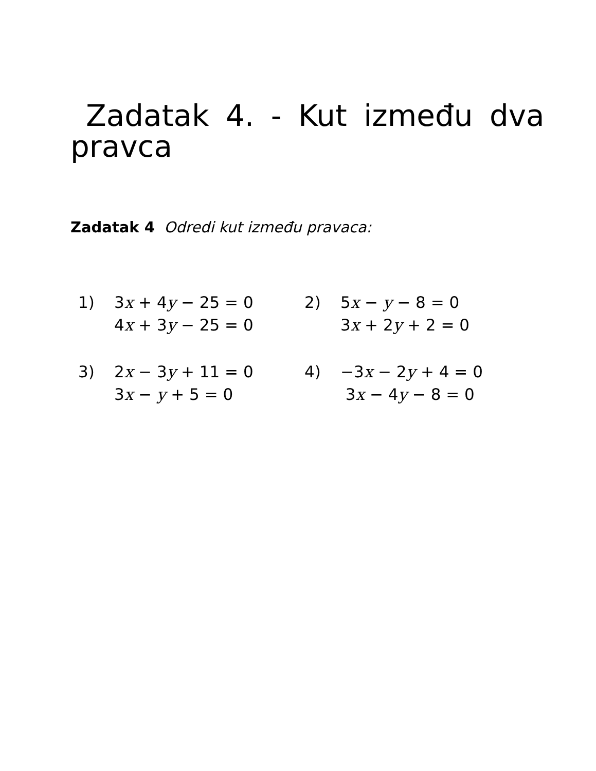Zadatak 4. - Kut između dva pravca
Zadatak 4 Odredi kut između pravaca:
| 1) | 3 x + 4 y − 25 = 0 4 x + 3 y − 25 = 0 | 2) | 5 x − y − 8 = 0 3 x + 2 y + 2 = 0 |
| 3) | 2 x − 3 y + 11 = 0 3 x − y + 5 = 0 | 4) | −3 x − 2 y + 4 = 0 3 x − 4 y − 8 = 0 |